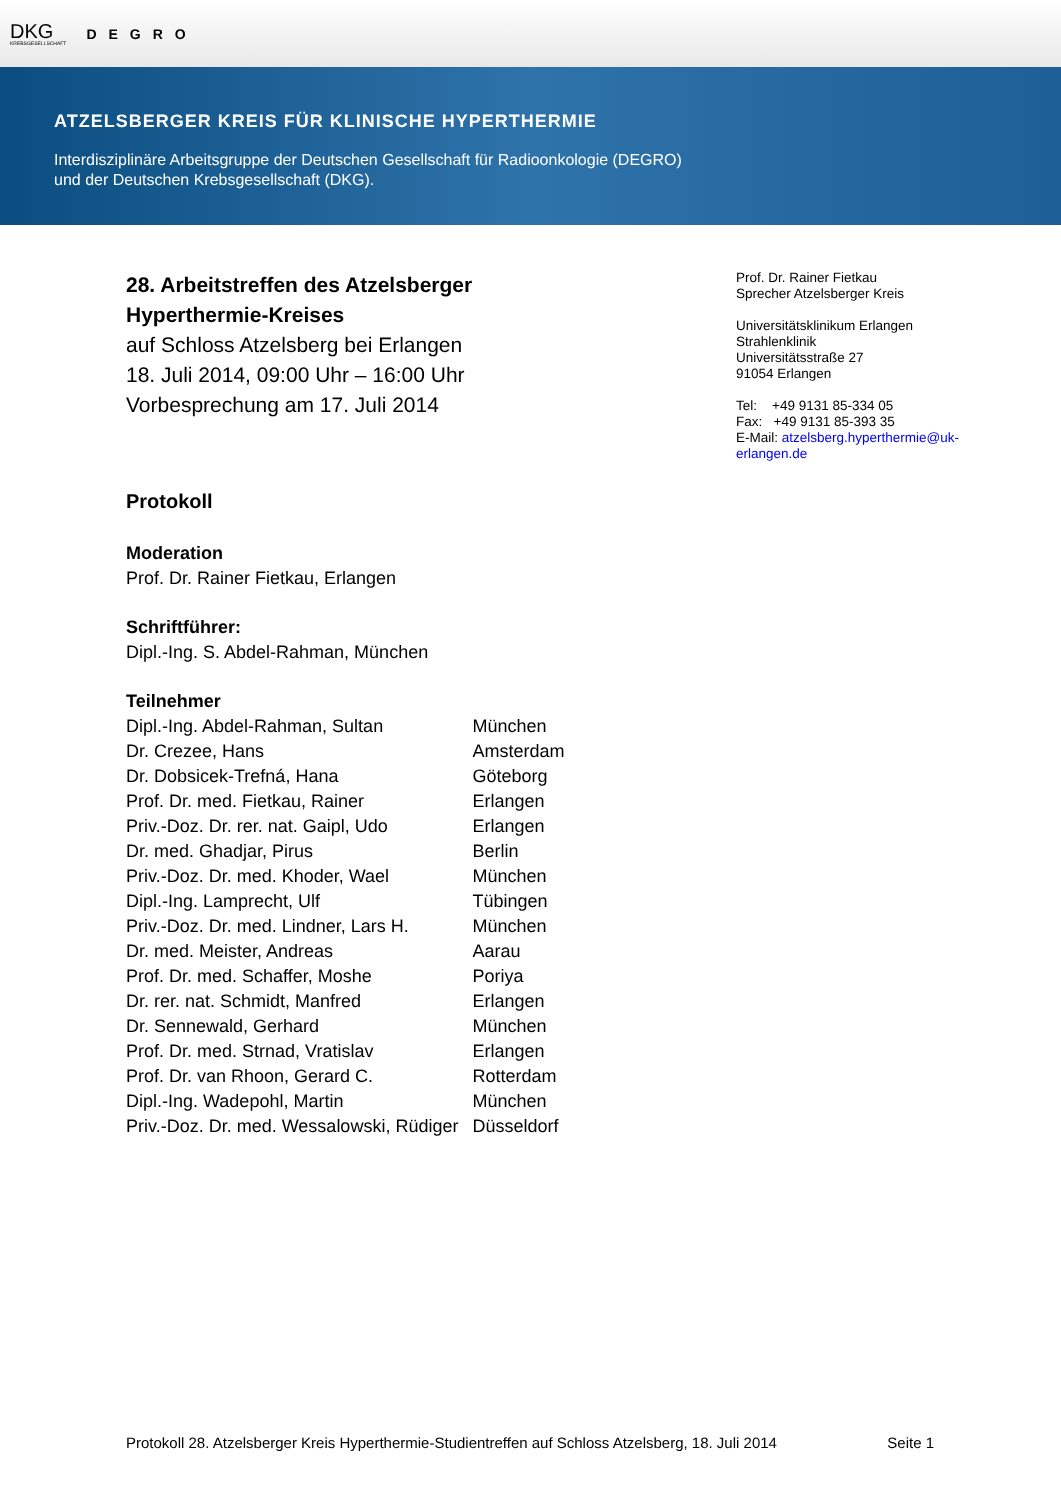DKG
KREBSGESELLSCHAFT
DEGRO
ATZELSBERGER KREIS FÜR KLINISCHE HYPERTHERMIE
Interdisziplinäre Arbeitsgruppe der Deutschen Gesellschaft für Radioonkologie (DEGRO)
und der Deutschen Krebsgesellschaft (DKG).
28. Arbeitstreffen des Atzelsberger
Hyperthermie-Kreises
auf Schloss Atzelsberg bei Erlangen
18. Juli 2014, 09:00 Uhr – 16:00 Uhr
Vorbesprechung am 17. Juli 2014
Protokoll
Moderation
Prof. Dr. Rainer Fietkau, Erlangen
Schriftführer:
Dipl.-Ing. S. Abdel-Rahman, München
Teilnehmer
| Dipl.-Ing. Abdel-Rahman, Sultan | München |
| Dr. Crezee, Hans | Amsterdam |
| Dr. Dobsicek-Trefná, Hana | Göteborg |
| Prof. Dr. med. Fietkau, Rainer | Erlangen |
| Priv.-Doz. Dr. rer. nat. Gaipl, Udo | Erlangen |
| Dr. med. Ghadjar, Pirus | Berlin |
| Priv.-Doz. Dr. med. Khoder, Wael | München |
| Dipl.-Ing. Lamprecht, Ulf | Tübingen |
| Priv.-Doz. Dr. med. Lindner, Lars H. | München |
| Dr. med. Meister, Andreas | Aarau |
| Prof. Dr. med. Schaffer, Moshe | Poriya |
| Dr. rer. nat. Schmidt, Manfred | Erlangen |
| Dr. Sennewald, Gerhard | München |
| Prof. Dr. med. Strnad, Vratislav | Erlangen |
| Prof. Dr. van Rhoon, Gerard C. | Rotterdam |
| Dipl.-Ing. Wadepohl, Martin | München |
| Priv.-Doz. Dr. med. Wessalowski, Rüdiger | Düsseldorf |
Prof. Dr. Rainer Fietkau
Sprecher Atzelsberger Kreis
Universitätsklinikum Erlangen
Strahlenklinik
Universitätsstraße 27
91054 Erlangen
Tel: +49 9131 85-334 05
Fax: +49 9131 85-393 35
E-Mail: atzelsberg.hyperthermie@uk-
erlangen.de
Protokoll 28. Atzelsberger Kreis Hyperthermie-Studientreffen auf Schloss Atzelsberg, 18. Juli 2014 Seite 1